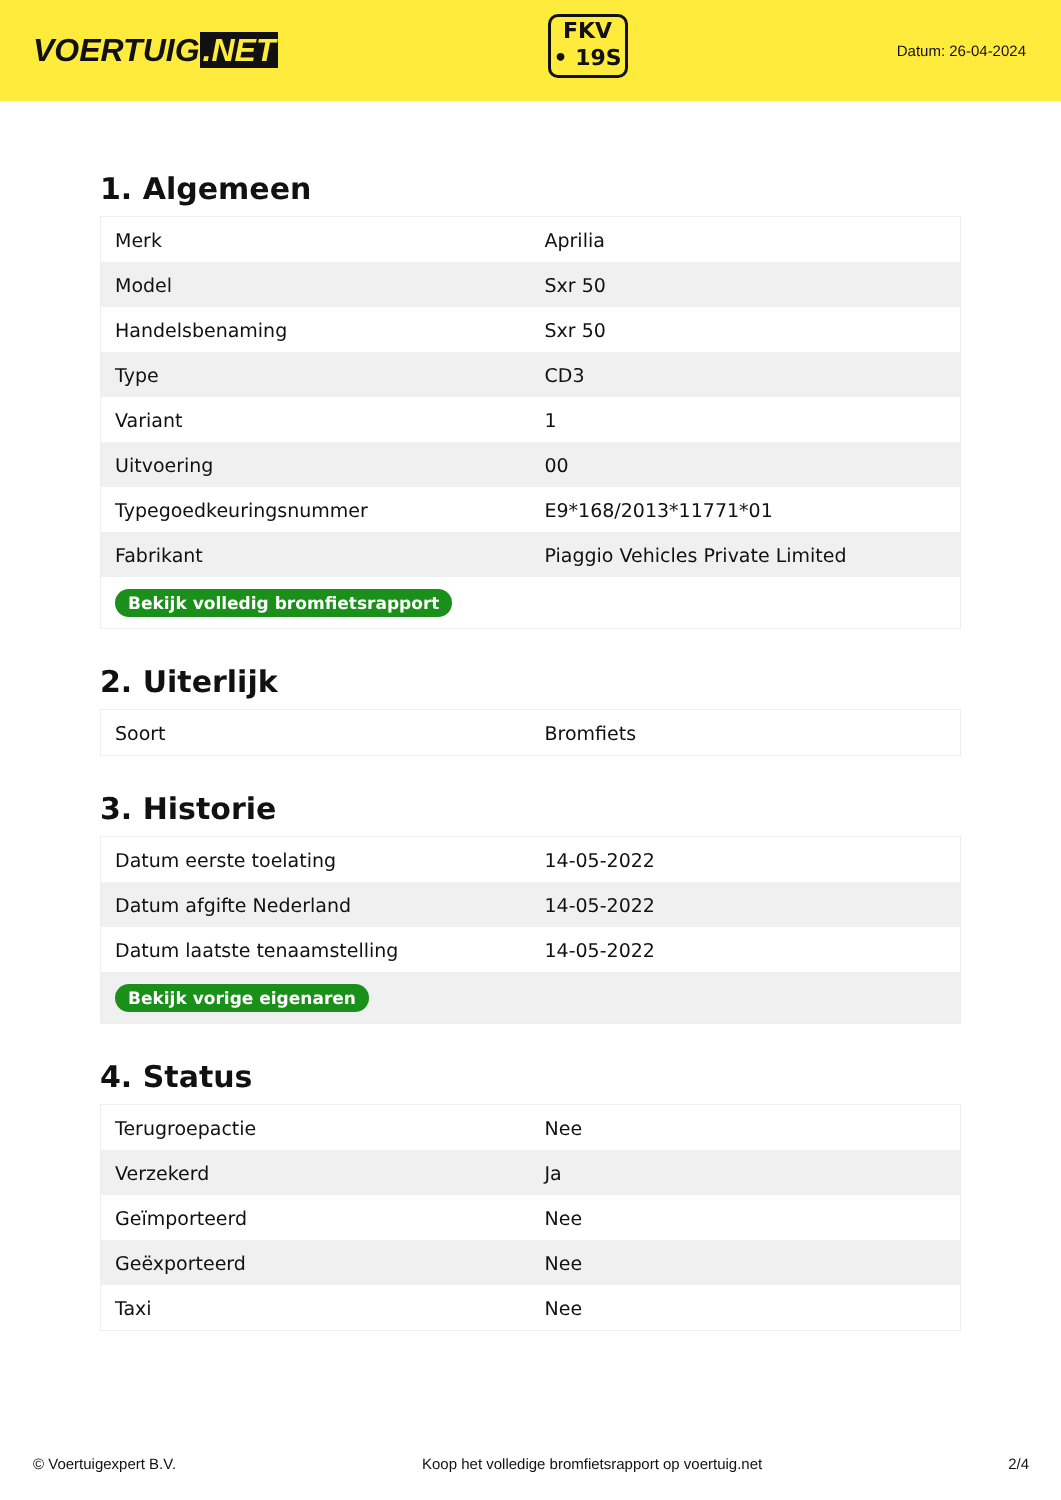VOERTUIG.NET
FKV
• 19S
Datum: 26-04-2024
1. Algemeen
| Merk | Aprilia |
| Model | Sxr 50 |
| Handelsbenaming | Sxr 50 |
| Type | CD3 |
| Variant | 1 |
| Uitvoering | 00 |
| Typegoedkeuringsnummer | E9*168/2013*11771*01 |
| Fabrikant | Piaggio Vehicles Private Limited |
| Bekijk volledig bromfietsrapport | |
2. Uiterlijk
| Soort | Bromfiets |
3. Historie
| Datum eerste toelating | 14-05-2022 |
| Datum afgifte Nederland | 14-05-2022 |
| Datum laatste tenaamstelling | 14-05-2022 |
| Bekijk vorige eigenaren | |
4. Status
| Terugroepactie | Nee |
| Verzekerd | Ja |
| Geïmporteerd | Nee |
| Geëxporteerd | Nee |
| Taxi | Nee |
© Voertuigexpert B.V. Koop het volledige bromfietsrapport op voertuig.net 2/4